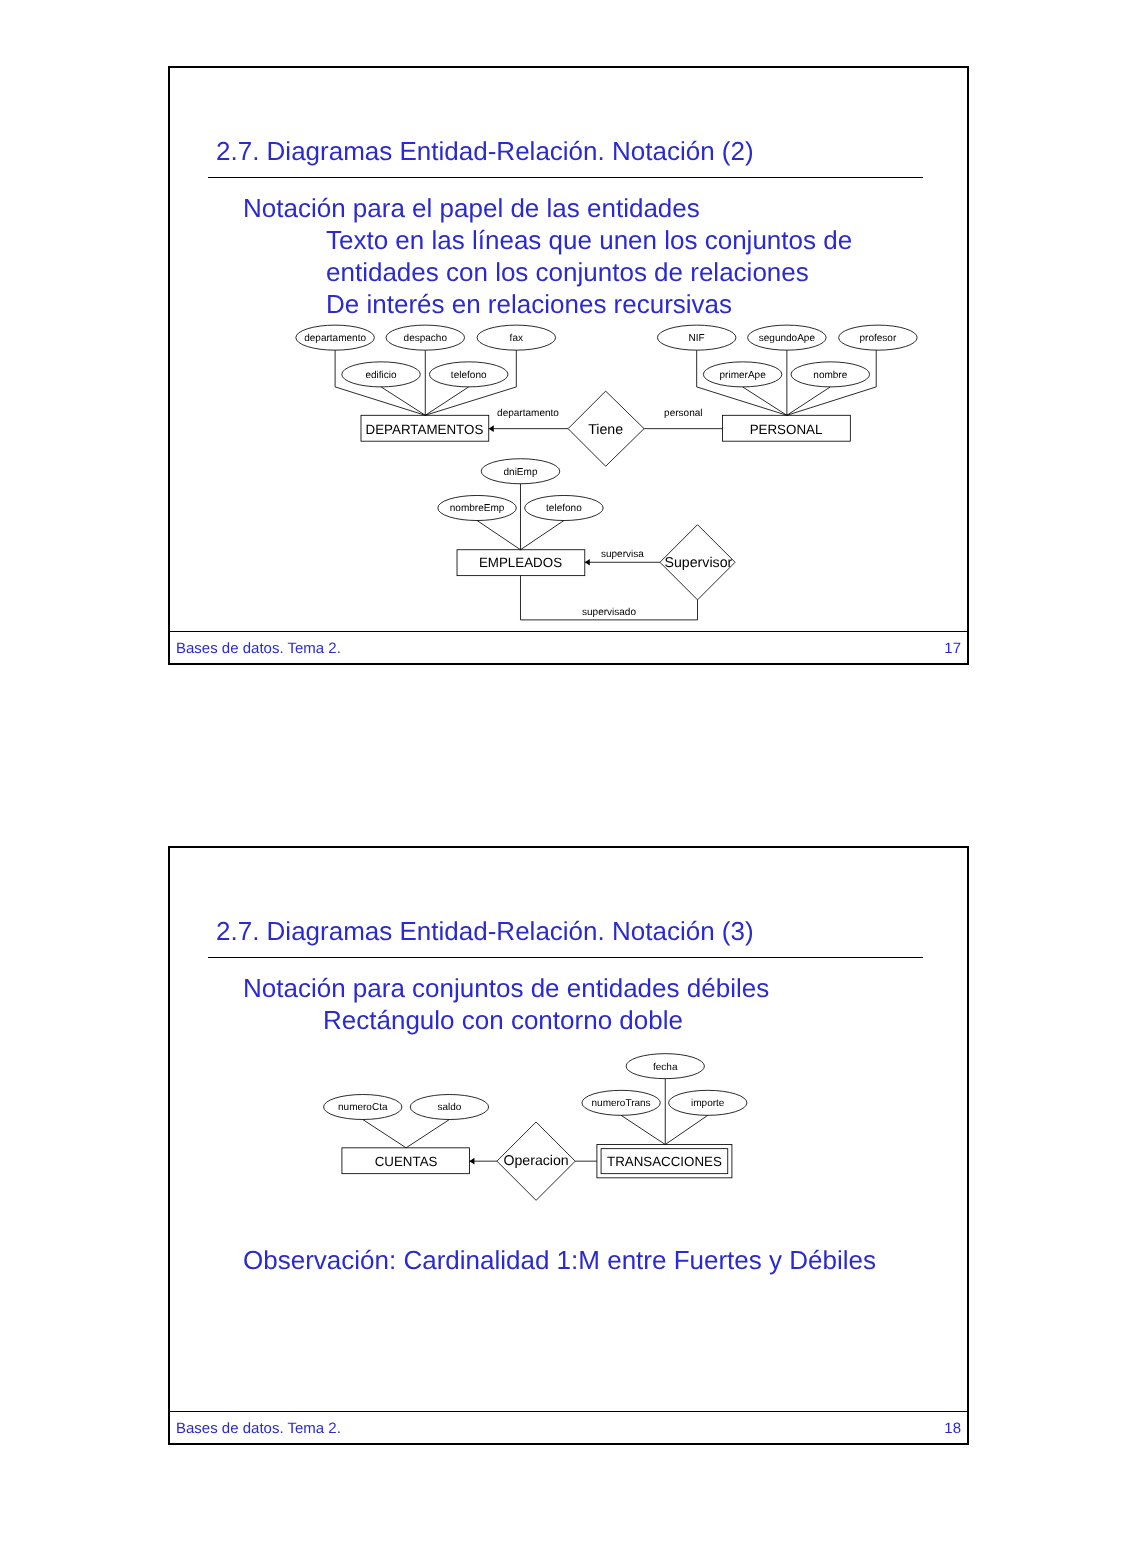2.7. Diagramas Entidad-Relación. Notación (2)
Notación para el papel de las entidades
Texto en las líneas que unen los conjuntos de
entidades con los conjuntos de relaciones
De interés en relaciones recursivas
departamento
despacho
fax
edificio
telefono
NIF
segundoApe
profesor
primerApe
nombre
DEPARTAMENTOS
PERSONAL
Tiene
departamento
personal
dniEmp
nombreEmp
telefono
EMPLEADOS
Supervisor
supervisa
supervisado
Bases de datos. Tema 2. 17
2.7. Diagramas Entidad-Relación. Notación (3)
Notación para conjuntos de entidades débiles
Rectángulo con contorno doble
numeroCta
saldo
fecha
numeroTrans
importe
CUENTAS
TRANSACCIONES
Operacion
Observación: Cardinalidad 1:M entre Fuertes y Débiles
Bases de datos. Tema 2. 18